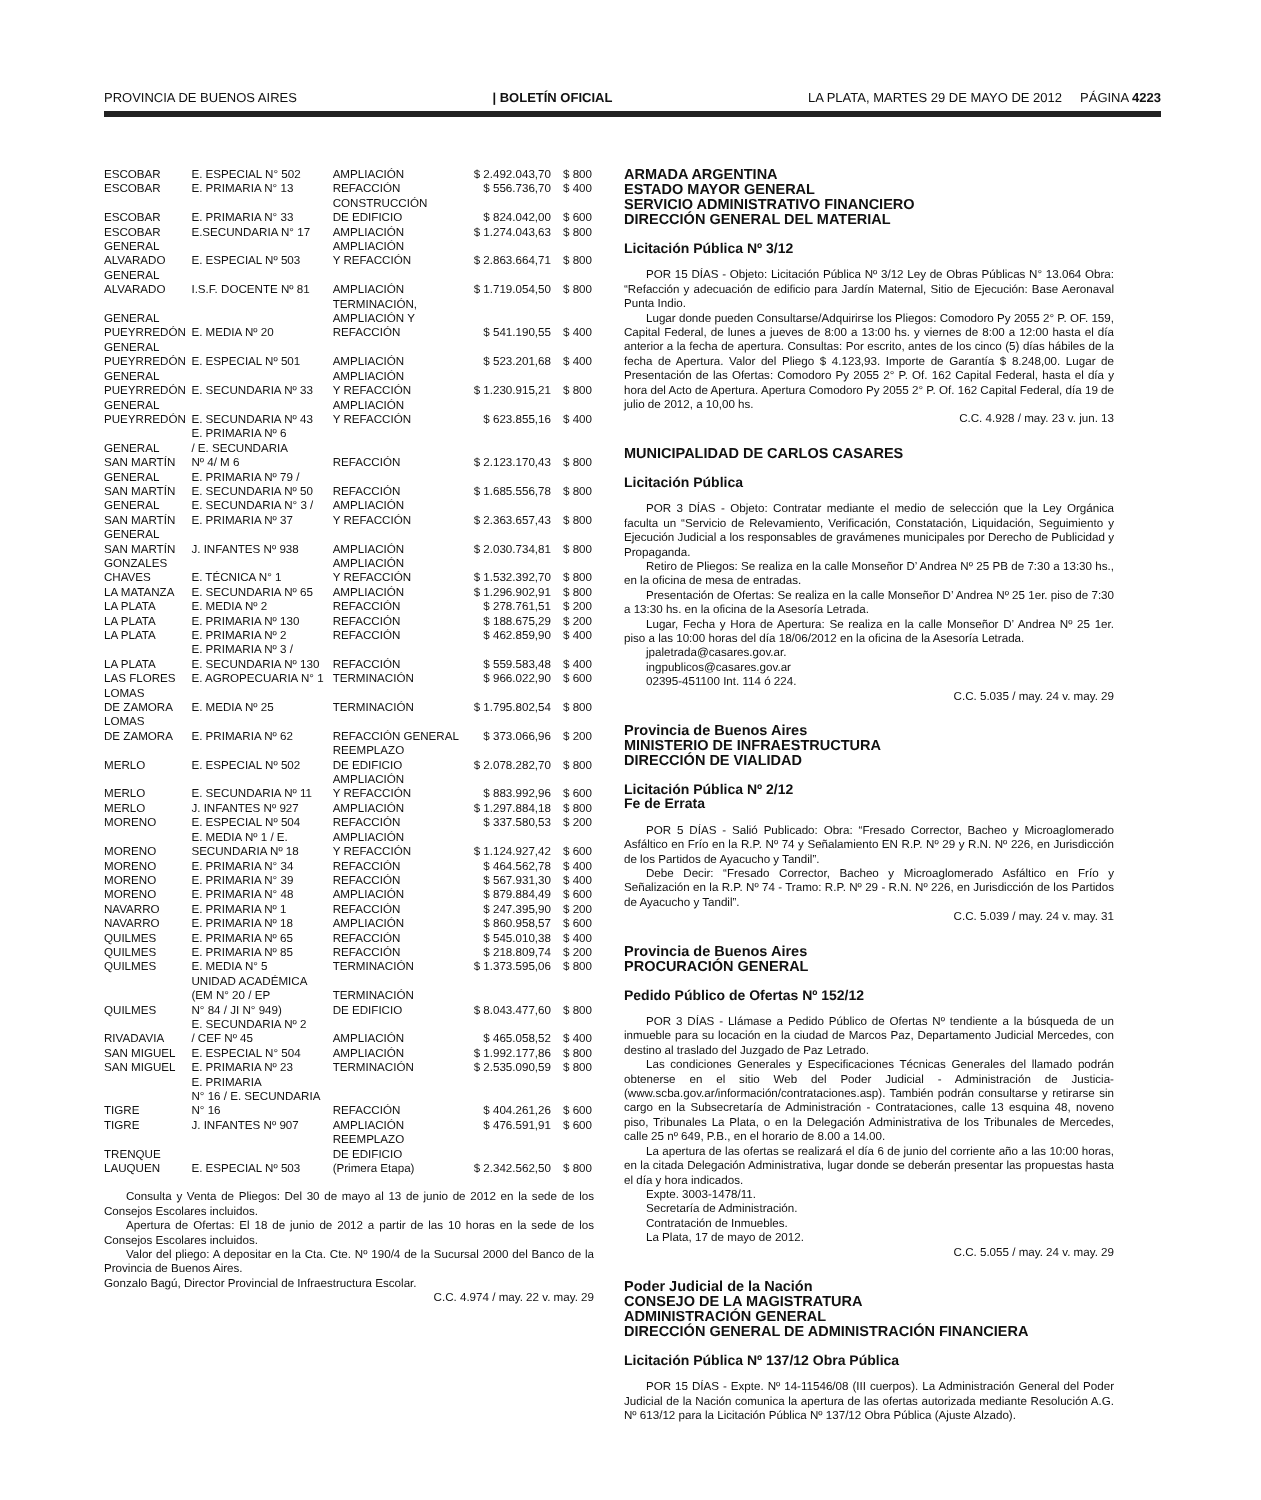PROVINCIA DE BUENOS AIRES | BOLETÍN OFICIAL LA PLATA, MARTES 29 DE MAYO DE 2012 PÁGINA 4223
| ESCOBAR | E. ESPECIAL N° 502 | AMPLIACIÓN | $ 2.492.043,70 | $ 800 |
| ESCOBAR | E. PRIMARIA N° 13 | REFACCIÓN | $ 556.736,70 | $ 400 |
| ESCOBAR | E. PRIMARIA N° 33 | CONSTRUCCIÓN DE EDIFICIO | $ 824.042,00 | $ 600 |
| ESCOBAR | E.SECUNDARIA N° 17 | AMPLIACIÓN | $ 1.274.043,63 | $ 800 |
| GENERAL ALVARADO | E. ESPECIAL Nº 503 | AMPLIACIÓN Y REFACCIÓN | $ 2.863.664,71 | $ 800 |
| GENERAL ALVARADO | I.S.F. DOCENTE Nº 81 | AMPLIACIÓN | $ 1.719.054,50 | $ 800 |
| GENERAL PUEYRREDÓN | E. MEDIA Nº 20 | TERMINACIÓN, AMPLIACIÓN Y REFACCIÓN | $ 541.190,55 | $ 400 |
| GENERAL PUEYRREDÓN | E. ESPECIAL Nº 501 | AMPLIACIÓN | $ 523.201,68 | $ 400 |
| GENERAL PUEYRREDÓN | E. SECUNDARIA Nº 33 | AMPLIACIÓN Y REFACCIÓN | $ 1.230.915,21 | $ 800 |
| GENERAL PUEYRREDÓN | E. SECUNDARIA Nº 43 | AMPLIACIÓN Y REFACCIÓN | $ 623.855,16 | $ 400 |
| GENERAL SAN MARTÍN | E. PRIMARIA Nº 6 / E. SECUNDARIA Nº 4/ M 6 | REFACCIÓN | $ 2.123.170,43 | $ 800 |
| GENERAL SAN MARTÍN | E. PRIMARIA Nº 79 / E. SECUNDARIA Nº 50 | REFACCIÓN | $ 1.685.556,78 | $ 800 |
| GENERAL SAN MARTÍN | E. SECUNDARIA N° 3 / E. PRIMARIA Nº 37 | AMPLIACIÓN Y REFACCIÓN | $ 2.363.657,43 | $ 800 |
| GENERAL SAN MARTÍN | J. INFANTES Nº 938 | AMPLIACIÓN | $ 2.030.734,81 | $ 800 |
| GONZALES CHAVES | E. TÉCNICA N° 1 | AMPLIACIÓN Y REFACCIÓN | $ 1.532.392,70 | $ 800 |
| LA MATANZA | E. SECUNDARIA Nº 65 | AMPLIACIÓN | $ 1.296.902,91 | $ 800 |
| LA PLATA | E. MEDIA Nº 2 | REFACCIÓN | $ 278.761,51 | $ 200 |
| LA PLATA | E. PRIMARIA Nº 130 | REFACCIÓN | $ 188.675,29 | $ 200 |
| LA PLATA | E. PRIMARIA Nº 2 | REFACCIÓN | $ 462.859,90 | $ 400 |
| LA PLATA | E. PRIMARIA Nº 3 / E. SECUNDARIA Nº 130 | REFACCIÓN | $ 559.583,48 | $ 400 |
| LAS FLORES | E. AGROPECUARIA N° 1 | TERMINACIÓN | $ 966.022,90 | $ 600 |
| LOMAS DE ZAMORA | E. MEDIA Nº 25 | TERMINACIÓN | $ 1.795.802,54 | $ 800 |
| LOMAS DE ZAMORA | E. PRIMARIA Nº 62 | REFACCIÓN GENERAL | $ 373.066,96 | $ 200 |
| MERLO | E. ESPECIAL Nº 502 | REEMPLAZO DE EDIFICIO | $ 2.078.282,70 | $ 800 |
| MERLO | E. SECUNDARIA Nº 11 | AMPLIACIÓN Y REFACCIÓN | $ 883.992,96 | $ 600 |
| MERLO | J. INFANTES Nº 927 | AMPLIACIÓN | $ 1.297.884,18 | $ 800 |
| MORENO | E. ESPECIAL Nº 504 | REFACCIÓN | $ 337.580,53 | $ 200 |
| MORENO | E. MEDIA Nº 1 / E. SECUNDARIA Nº 18 | AMPLIACIÓN Y REFACCIÓN | $ 1.124.927,42 | $ 600 |
| MORENO | E. PRIMARIA N° 34 | REFACCIÓN | $ 464.562,78 | $ 400 |
| MORENO | E. PRIMARIA N° 39 | REFACCIÓN | $ 567.931,30 | $ 400 |
| MORENO | E. PRIMARIA N° 48 | AMPLIACIÓN | $ 879.884,49 | $ 600 |
| NAVARRO | E. PRIMARIA Nº 1 | REFACCIÓN | $ 247.395,90 | $ 200 |
| NAVARRO | E. PRIMARIA Nº 18 | AMPLIACIÓN | $ 860.958,57 | $ 600 |
| QUILMES | E. PRIMARIA Nº 65 | REFACCIÓN | $ 545.010,38 | $ 400 |
| QUILMES | E. PRIMARIA Nº 85 | REFACCIÓN | $ 218.809,74 | $ 200 |
| QUILMES | E. MEDIA N° 5 | TERMINACIÓN | $ 1.373.595,06 | $ 800 |
| QUILMES | UNIDAD ACADÉMICA (EM N° 20 / EP N° 84 / JI N° 949) | TERMINACIÓN DE EDIFICIO | $ 8.043.477,60 | $ 800 |
| RIVADAVIA | E. SECUNDARIA Nº 2 / CEF Nº 45 | AMPLIACIÓN | $ 465.058,52 | $ 400 |
| SAN MIGUEL | E. ESPECIAL N° 504 | AMPLIACIÓN | $ 1.992.177,86 | $ 800 |
| SAN MIGUEL | E. PRIMARIA Nº 23 | TERMINACIÓN | $ 2.535.090,59 | $ 800 |
| TIGRE | E. PRIMARIA N° 16 / E. SECUNDARIA N° 16 | REFACCIÓN | $ 404.261,26 | $ 600 |
| TIGRE | J. INFANTES Nº 907 | AMPLIACIÓN | $ 476.591,91 | $ 600 |
| TRENQUE LAUQUEN | E. ESPECIAL Nº 503 | REEMPLAZO DE EDIFICIO (Primera Etapa) | $ 2.342.562,50 | $ 800 |
Consulta y Venta de Pliegos: Del 30 de mayo al 13 de junio de 2012 en la sede de los Consejos Escolares incluidos.
Apertura de Ofertas: El 18 de junio de 2012 a partir de las 10 horas en la sede de los Consejos Escolares incluidos.
Valor del pliego: A depositar en la Cta. Cte. Nº 190/4 de la Sucursal 2000 del Banco de la Provincia de Buenos Aires.
Gonzalo Bagú, Director Provincial de Infraestructura Escolar.
C.C. 4.974 / may. 22 v. may. 29
ARMADA ARGENTINA
ESTADO MAYOR GENERAL
SERVICIO ADMINISTRATIVO FINANCIERO
DIRECCIÓN GENERAL DEL MATERIAL
Licitación Pública Nº 3/12
POR 15 DÍAS - Objeto: Licitación Pública Nº 3/12 Ley de Obras Públicas N° 13.064 Obra: “Refacción y adecuación de edificio para Jardín Maternal, Sitio de Ejecución: Base Aeronaval Punta Indio.
Lugar donde pueden Consultarse/Adquirirse los Pliegos: Comodoro Py 2055 2° P. OF. 159, Capital Federal, de lunes a jueves de 8:00 a 13:00 hs. y viernes de 8:00 a 12:00 hasta el día anterior a la fecha de apertura. Consultas: Por escrito, antes de los cinco (5) días hábiles de la fecha de Apertura. Valor del Pliego $ 4.123,93. Importe de Garantía $ 8.248,00. Lugar de Presentación de las Ofertas: Comodoro Py 2055 2° P. Of. 162 Capital Federal, hasta el día y hora del Acto de Apertura. Apertura Comodoro Py 2055 2° P. Of. 162 Capital Federal, día 19 de julio de 2012, a 10,00 hs.
C.C. 4.928 / may. 23 v. jun. 13
MUNICIPALIDAD DE CARLOS CASARES
Licitación Pública
POR 3 DÍAS - Objeto: Contratar mediante el medio de selección que la Ley Orgánica faculta un “Servicio de Relevamiento, Verificación, Constatación, Liquidación, Seguimiento y Ejecución Judicial a los responsables de gravámenes municipales por Derecho de Publicidad y Propaganda.
Retiro de Pliegos: Se realiza en la calle Monseñor D’ Andrea Nº 25 PB de 7:30 a 13:30 hs., en la oficina de mesa de entradas.
Presentación de Ofertas: Se realiza en la calle Monseñor D’ Andrea Nº 25 1er. piso de 7:30 a 13:30 hs. en la oficina de la Asesoría Letrada.
Lugar, Fecha y Hora de Apertura: Se realiza en la calle Monseñor D’ Andrea Nº 25 1er. piso a las 10:00 horas del día 18/06/2012 en la oficina de la Asesoría Letrada.
jpaletrada@casares.gov.ar.
ingpublicos@casares.gov.ar
02395-451100 Int. 114 ó 224.
C.C. 5.035 / may. 24 v. may. 29
Provincia de Buenos Aires
MINISTERIO DE INFRAESTRUCTURA
DIRECCIÓN DE VIALIDAD
Licitación Pública Nº 2/12
Fe de Errata
POR 5 DÍAS - Salió Publicado: Obra: “Fresado Corrector, Bacheo y Microaglomerado Asfáltico en Frío en la R.P. Nº 74 y Señalamiento EN R.P. Nº 29 y R.N. Nº 226, en Jurisdicción de los Partidos de Ayacucho y Tandil”.
Debe Decir: “Fresado Corrector, Bacheo y Microaglomerado Asfáltico en Frío y Señalización en la R.P. Nº 74 - Tramo: R.P. Nº 29 - R.N. Nº 226, en Jurisdicción de los Partidos de Ayacucho y Tandil”.
C.C. 5.039 / may. 24 v. may. 31
Provincia de Buenos Aires
PROCURACIÓN GENERAL
Pedido Público de Ofertas Nº 152/12
POR 3 DÍAS - Llámase a Pedido Público de Ofertas Nº tendiente a la búsqueda de un inmueble para su locación en la ciudad de Marcos Paz, Departamento Judicial Mercedes, con destino al traslado del Juzgado de Paz Letrado.
Las condiciones Generales y Especificaciones Técnicas Generales del llamado podrán obtenerse en el sitio Web del Poder Judicial - Administración de Justicia- (www.scba.gov.ar/información/contrataciones.asp). También podrán consultarse y retirarse sin cargo en la Subsecretaría de Administración - Contrataciones, calle 13 esquina 48, noveno piso, Tribunales La Plata, o en la Delegación Administrativa de los Tribunales de Mercedes, calle 25 nº 649, P.B., en el horario de 8.00 a 14.00.
La apertura de las ofertas se realizará el día 6 de junio del corriente año a las 10:00 horas, en la citada Delegación Administrativa, lugar donde se deberán presentar las propuestas hasta el día y hora indicados.
Expte. 3003-1478/11.
Secretaría de Administración.
Contratación de Inmuebles.
La Plata, 17 de mayo de 2012.
C.C. 5.055 / may. 24 v. may. 29
Poder Judicial de la Nación
CONSEJO DE LA MAGISTRATURA
ADMINISTRACIÓN GENERAL
DIRECCIÓN GENERAL DE ADMINISTRACIÓN FINANCIERA
Licitación Pública Nº 137/12 Obra Pública
POR 15 DÍAS - Expte. Nº 14-11546/08 (III cuerpos). La Administración General del Poder Judicial de la Nación comunica la apertura de las ofertas autorizada mediante Resolución A.G. Nº 613/12 para la Licitación Pública Nº 137/12 Obra Pública (Ajuste Alzado).